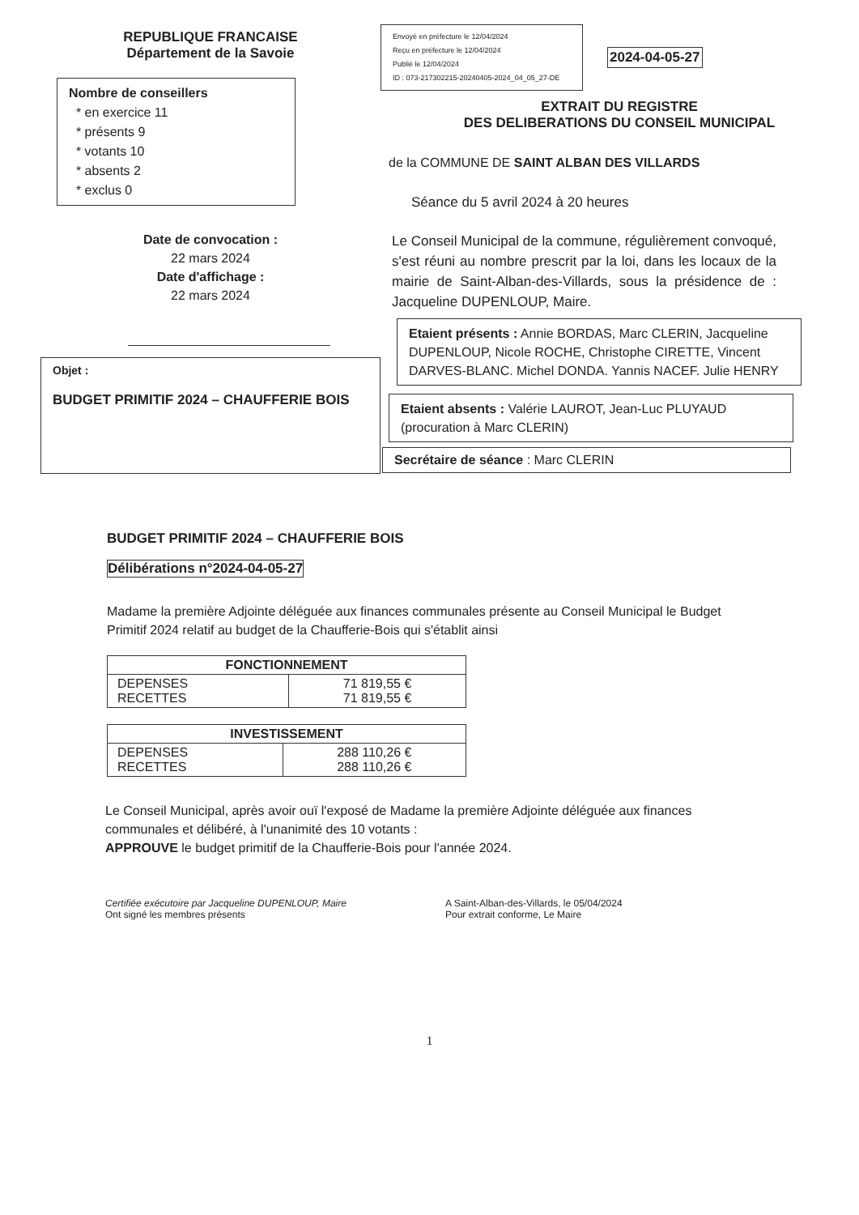REPUBLIQUE FRANCAISE
Département de la Savoie
Nombre de conseillers
* en exercice 11
* présents 9
* votants 10
* absents 2
* exclus 0
Date de convocation :
22 mars 2024
Date d'affichage :
22 mars 2024
Objet :
BUDGET PRIMITIF 2024 – CHAUFFERIE BOIS
Envoyé en préfecture le 12/04/2024
Reçu en préfecture le 12/04/2024
Publié le 12/04/2024
ID : 073-217302215-20240405-2024_04_05_27-DE
2024-04-05-27
EXTRAIT DU REGISTRE
DES DELIBERATIONS DU CONSEIL MUNICIPAL
de la COMMUNE DE SAINT ALBAN DES VILLARDS
Séance du 5 avril 2024 à 20 heures
Le Conseil Municipal de la commune, régulièrement convoqué, s'est réuni au nombre prescrit par la loi, dans les locaux de la mairie de Saint-Alban-des-Villards, sous la présidence de : Jacqueline DUPENLOUP, Maire.
Etaient présents : Annie BORDAS, Marc CLERIN, Jacqueline DUPENLOUP, Nicole ROCHE, Christophe CIRETTE, Vincent DARVES-BLANC. Michel DONDA. Yannis NACEF. Julie HENRY
Etaient absents : Valérie LAUROT, Jean-Luc PLUYAUD (procuration à Marc CLERIN)
Secrétaire de séance : Marc CLERIN
BUDGET PRIMITIF 2024 – CHAUFFERIE BOIS
Délibérations n°2024-04-05-27
Madame la première Adjointe déléguée aux finances communales présente au Conseil Municipal le Budget Primitif 2024 relatif au budget de la Chaufferie-Bois qui s'établit ainsi
| FONCTIONNEMENT | |
| --- | --- |
| DEPENSES RECETTES | 71 819,55 € 71 819,55 € |
| INVESTISSEMENT | |
| --- | --- |
| DEPENSES RECETTES | 288 110,26 € 288 110,26 € |
Le Conseil Municipal, après avoir ouï l'exposé de Madame la première Adjointe déléguée aux finances communales et délibéré, à l'unanimité des 10 votants :
APPROUVE le budget primitif de la Chaufferie-Bois pour l'année 2024.
Certifiée exécutoire par Jacqueline DUPENLOUP, Maire
Ont signé les membres présents
A Saint-Alban-des-Villards, le 05/04/2024
Pour extrait conforme, Le Maire
1